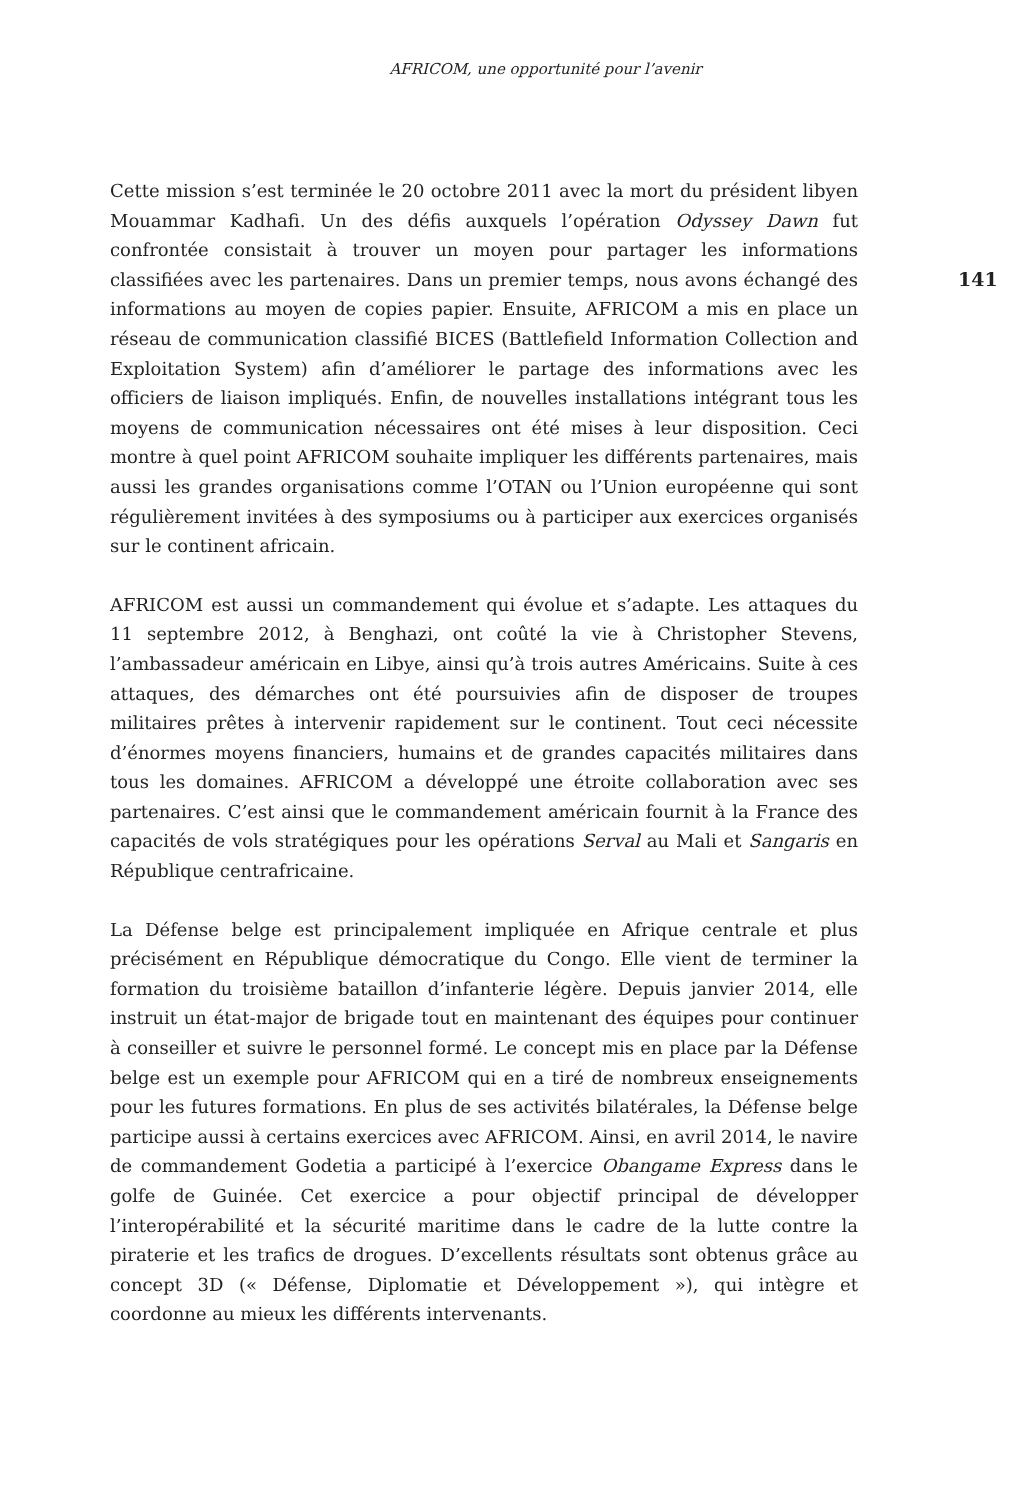AFRICOM, une opportunité pour l’avenir
Cette mission s’est terminée le 20 octobre 2011 avec la mort du président libyen Mouammar Kadhafi. Un des défis auxquels l’opération Odyssey Dawn fut confrontée consistait à trouver un moyen pour partager les informations classifiées avec les partenaires. Dans un premier temps, nous avons échangé des informations au moyen de copies papier. Ensuite, AFRICOM a mis en place un réseau de communication classifié BICES (Battlefield Information Collection and Exploitation System) afin d’améliorer le partage des informations avec les officiers de liaison impliqués. Enfin, de nouvelles installations intégrant tous les moyens de communication nécessaires ont été mises à leur disposition. Ceci montre à quel point AFRICOM souhaite impliquer les différents partenaires, mais aussi les grandes organisations comme l’OTAN ou l’Union européenne qui sont régulièrement invitées à des symposiums ou à participer aux exercices organisés sur le continent africain.
AFRICOM est aussi un commandement qui évolue et s’adapte. Les attaques du 11 septembre 2012, à Benghazi, ont coûté la vie à Christopher Stevens, l’ambassadeur américain en Libye, ainsi qu’à trois autres Américains. Suite à ces attaques, des démarches ont été poursuivies afin de disposer de troupes militaires prêtes à intervenir rapidement sur le continent. Tout ceci nécessite d’énormes moyens financiers, humains et de grandes capacités militaires dans tous les domaines. AFRICOM a développé une étroite collaboration avec ses partenaires. C’est ainsi que le commandement américain fournit à la France des capacités de vols stratégiques pour les opérations Serval au Mali et Sangaris en République centrafricaine.
La Défense belge est principalement impliquée en Afrique centrale et plus précisément en République démocratique du Congo. Elle vient de terminer la formation du troisième bataillon d’infanterie légère. Depuis janvier 2014, elle instruit un état-major de brigade tout en maintenant des équipes pour continuer à conseiller et suivre le personnel formé. Le concept mis en place par la Défense belge est un exemple pour AFRICOM qui en a tiré de nombreux enseignements pour les futures formations. En plus de ses activités bilatérales, la Défense belge participe aussi à certains exercices avec AFRICOM. Ainsi, en avril 2014, le navire de commandement Godetia a participé à l’exercice Obangame Express dans le golfe de Guinée. Cet exercice a pour objectif principal de développer l’interopérabilité et la sécurité maritime dans le cadre de la lutte contre la piraterie et les trafics de drogues. D’excellents résultats sont obtenus grâce au concept 3D (« Défense, Diplomatie et Développement »), qui intègre et coordonne au mieux les différents intervenants.
141